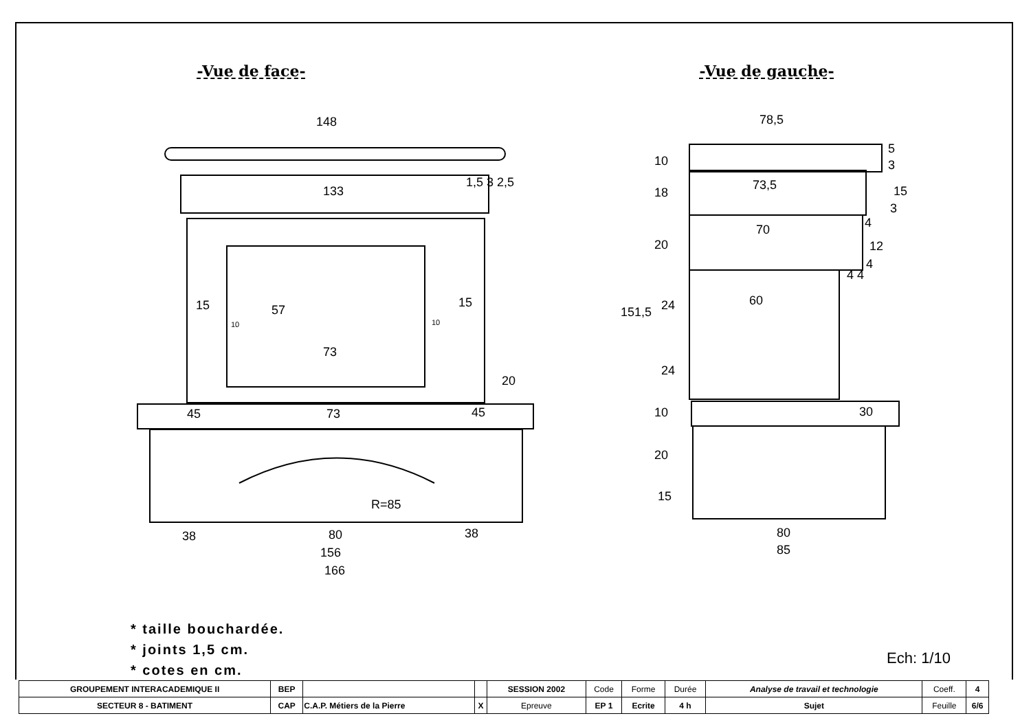-Vue de face- -Vue de gauche-
148
133
15
57
15
73
20
45
73
45
38
80
38
156
166
R=85
78,5
73,5
70
60
30
80
85
151,5
10
18
20
24
24
10
20
15
5
3
15
3
4
12
4
4 4
1,5 3 2,5
10
10
* taille bouchardée.
* joints 1,5 cm.
* cotes en cm.
Ech: 1/10
| GROUPEMENT INTERACADEMIQUE II | BEP | | | SESSION 2002 | Code | Forme | Durée | Analyse de travail et technologie | Coeff. | 4 |
| SECTEUR 8 - BATIMENT | CAP | C.A.P. Métiers de la Pierre | X | Epreuve | EP 1 | Ecrite | 4 h | Sujet | Feuille | 6/6 |